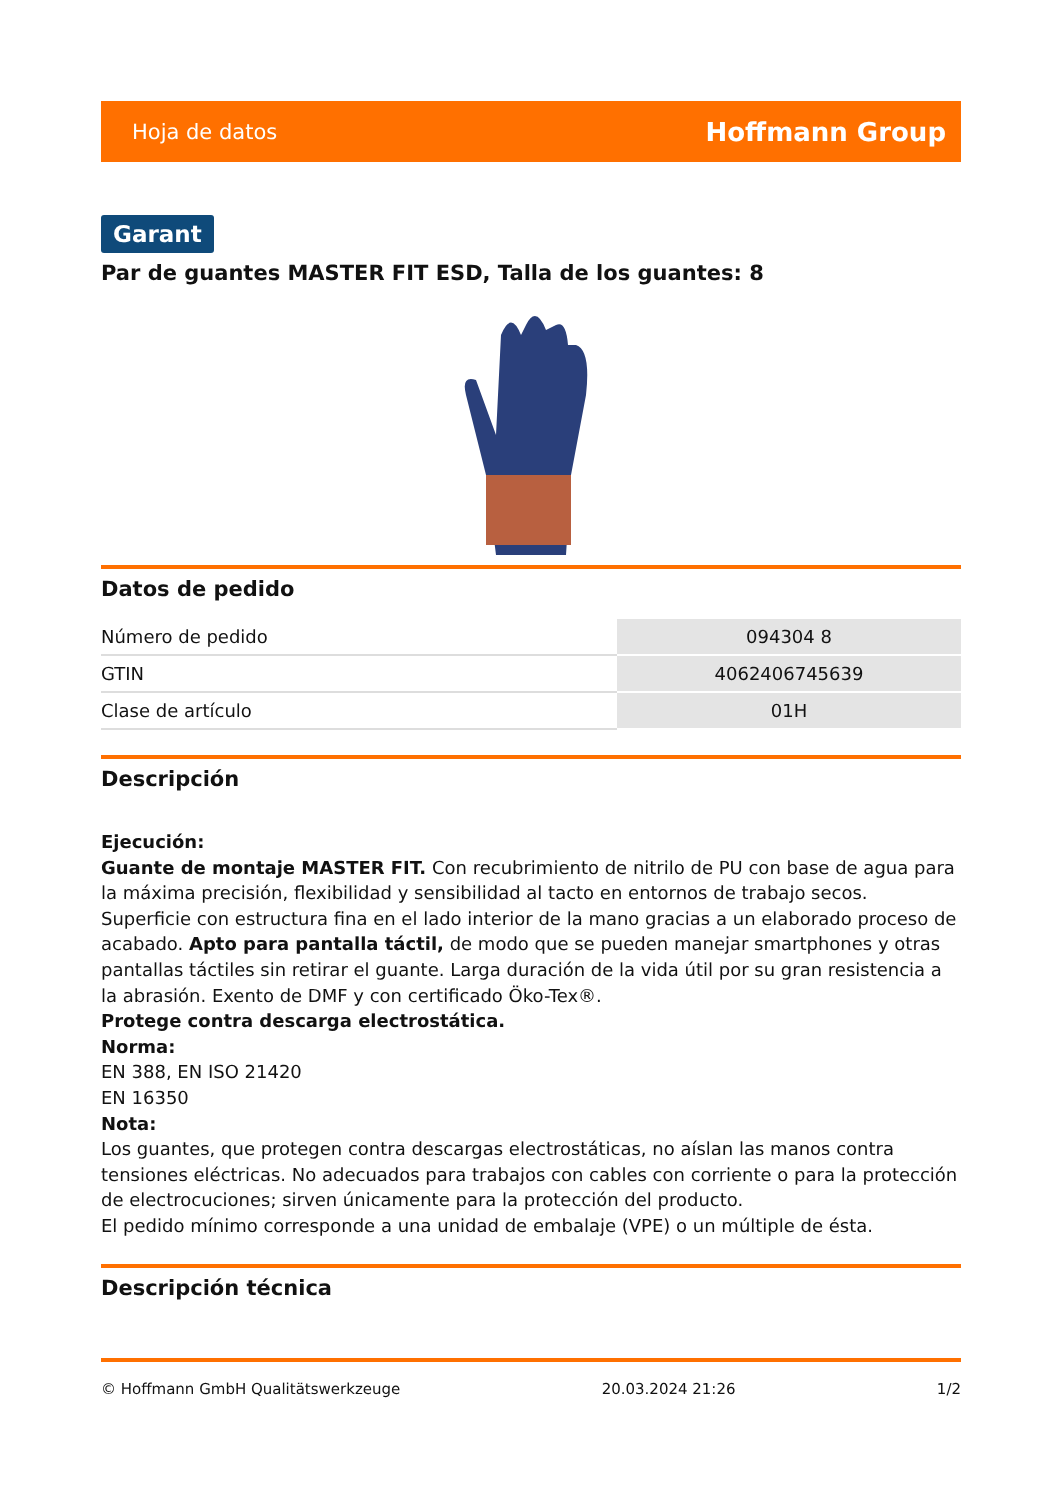Hoja de datos Hoffmann Group
Garant
Par de guantes MASTER FIT ESD, Talla de los guantes: 8
Datos de pedido
| Número de pedido | 094304 8 |
| GTIN | 4062406745639 |
| Clase de artículo | 01H |
Descripción
Ejecución:
Guante de montaje MASTER FIT. Con recubrimiento de nitrilo de PU con base de agua para la máxima precisión, flexibilidad y sensibilidad al tacto en entornos de trabajo secos. Superficie con estructura fina en el lado interior de la mano gracias a un elaborado proceso de acabado. Apto para pantalla táctil, de modo que se pueden manejar smartphones y otras pantallas táctiles sin retirar el guante. Larga duración de la vida útil por su gran resistencia a la abrasión. Exento de DMF y con certificado Öko-Tex®.
Protege contra descarga electrostática.
Norma:
EN 388, EN ISO 21420
EN 16350
Nota:
Los guantes, que protegen contra descargas electrostáticas, no aíslan las manos contra tensiones eléctricas. No adecuados para trabajos con cables con corriente o para la protección de electrocuciones; sirven únicamente para la protección del producto.
El pedido mínimo corresponde a una unidad de embalaje (VPE) o un múltiple de ésta.
Descripción técnica
© Hoffmann GmbH Qualitätswerkzeuge 20.03.2024 21:26 1/2